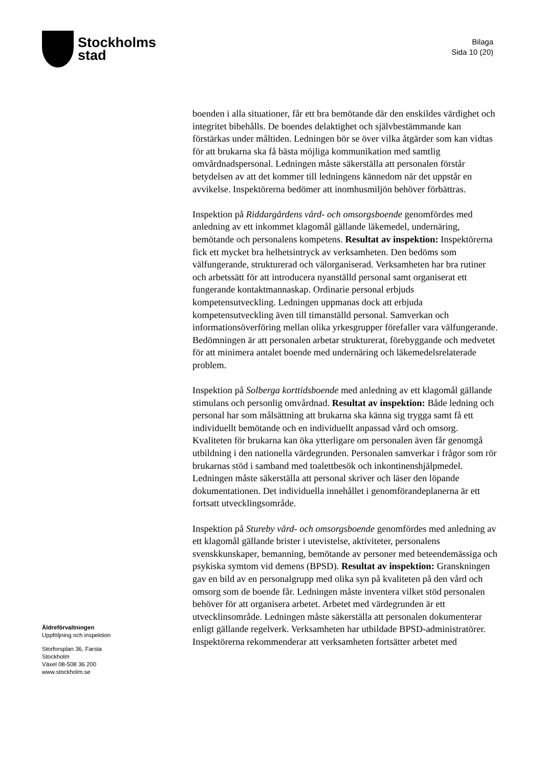Stockholms
stad
Bilaga
Sida 10 (20)
boenden i alla situationer, får ett bra bemötande där den enskildes värdighet och integritet bibehålls. De boendes delaktighet och självbestämmande kan förstärkas under måltiden. Ledningen bör se över vilka åtgärder som kan vidtas för att brukarna ska få bästa möjliga kommunikation med samtlig omvårdnadspersonal. Ledningen måste säkerställa att personalen förstår betydelsen av att det kommer till ledningens kännedom när det uppstår en avvikelse. Inspektörerna bedömer att inomhusmiljön behöver förbättras.
Inspektion på Riddargårdens vård- och omsorgsboende genomfördes med anledning av ett inkommet klagomål gällande läkemedel, undernäring, bemötande och personalens kompetens. Resultat av inspektion: Inspektörerna fick ett mycket bra helhetsintryck av verksamheten. Den bedöms som välfungerande, strukturerad och välorganiserad. Verksamheten har bra rutiner och arbetssätt för att introducera nyanställd personal samt organiserat ett fungerande kontaktmannaskap. Ordinarie personal erbjuds kompetensutveckling. Ledningen uppmanas dock att erbjuda kompetensutveckling även till timanställd personal. Samverkan och informationsöverföring mellan olika yrkesgrupper förefaller vara välfungerande. Bedömningen är att personalen arbetar strukturerat, förebyggande och medvetet för att minimera antalet boende med undernäring och läkemedelsrelaterade problem.
Inspektion på Solberga korttidsboende med anledning av ett klagomål gällande stimulans och personlig omvårdnad. Resultat av inspektion: Både ledning och personal har som målsättning att brukarna ska känna sig trygga samt få ett individuellt bemötande och en individuellt anpassad vård och omsorg. Kvaliteten för brukarna kan öka ytterligare om personalen även får genomgå utbildning i den nationella värdegrunden. Personalen samverkar i frågor som rör brukarnas stöd i samband med toalettbesök och inkontinenshjälpmedel. Ledningen måste säkerställa att personal skriver och läser den löpande dokumentationen. Det individuella innehållet i genomförandeplanerna är ett fortsatt utvecklingsområde.
Inspektion på Stureby vård- och omsorgsboende genomfördes med anledning av ett klagomål gällande brister i utevistelse, aktiviteter, personalens svenskkunskaper, bemanning, bemötande av personer med beteendemässiga och psykiska symtom vid demens (BPSD). Resultat av inspektion: Granskningen gav en bild av en personalgrupp med olika syn på kvaliteten på den vård och omsorg som de boende får. Ledningen måste inventera vilket stöd personalen behöver för att organisera arbetet. Arbetet med värdegrunden är ett utvecklinsområde. Ledningen måste säkerställa att personalen dokumenterar enligt gällande regelverk. Verksamheten har utbildade BPSD-administratörer. Inspektörerna rekommenderar att verksamheten fortsätter arbetet med
Äldreförvaltningen
Uppföljning och inspektion
Storforsplan 36, Farsta
Stockholm
Växel 08-508 36 200
www.stockholm.se